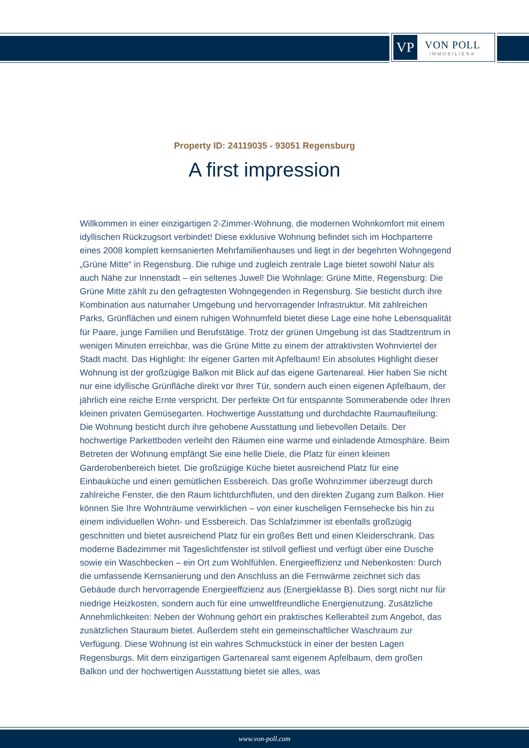VP
VON POLL
IMMOBILIEN®
Property ID: 24119035 - 93051 Regensburg
A first impression
Willkommen in einer einzigartigen 2-Zimmer-Wohnung, die modernen Wohnkomfort mit einem idyllischen Rückzugsort verbindet! Diese exklusive Wohnung befindet sich im Hochparterre eines 2008 komplett kernsanierten Mehrfamilienhauses und liegt in der begehrten Wohngegend „Grüne Mitte“ in Regensburg. Die ruhige und zugleich zentrale Lage bietet sowohl Natur als auch Nähe zur Innenstadt – ein seltenes Juwel! Die Wohnlage: Grüne Mitte, Regensburg: Die Grüne Mitte zählt zu den gefragtesten Wohngegenden in Regensburg. Sie besticht durch ihre Kombination aus naturnaher Umgebung und hervorragender Infrastruktur. Mit zahlreichen Parks, Grünflächen und einem ruhigen Wohnumfeld bietet diese Lage eine hohe Lebensqualität für Paare, junge Familien und Berufstätige. Trotz der grünen Umgebung ist das Stadtzentrum in wenigen Minuten erreichbar, was die Grüne Mitte zu einem der attraktivsten Wohnviertel der Stadt macht. Das Highlight: Ihr eigener Garten mit Apfelbaum! Ein absolutes Highlight dieser Wohnung ist der großzügige Balkon mit Blick auf das eigene Gartenareal. Hier haben Sie nicht nur eine idyllische Grünfläche direkt vor Ihrer Tür, sondern auch einen eigenen Apfelbaum, der jährlich eine reiche Ernte verspricht. Der perfekte Ort für entspannte Sommerabende oder Ihren kleinen privaten Gemüsegarten. Hochwertige Ausstattung und durchdachte Raumaufteilung: Die Wohnung besticht durch ihre gehobene Ausstattung und liebevollen Details. Der hochwertige Parkettboden verleiht den Räumen eine warme und einladende Atmosphäre. Beim Betreten der Wohnung empfängt Sie eine helle Diele, die Platz für einen kleinen Garderobenbereich bietet. Die großzügige Küche bietet ausreichend Platz für eine Einbauküche und einen gemütlichen Essbereich. Das große Wohnzimmer überzeugt durch zahlreiche Fenster, die den Raum lichtdurchfluten, und den direkten Zugang zum Balkon. Hier können Sie Ihre Wohnträume verwirklichen – von einer kuscheligen Fernsehecke bis hin zu einem individuellen Wohn- und Essbereich. Das Schlafzimmer ist ebenfalls großzügig geschnitten und bietet ausreichend Platz für ein großes Bett und einen Kleiderschrank. Das moderne Badezimmer mit Tageslichtfenster ist stilvoll gefliest und verfügt über eine Dusche sowie ein Waschbecken – ein Ort zum Wohlfühlen. Energieeffizienz und Nebenkosten: Durch die umfassende Kernsanierung und den Anschluss an die Fernwärme zeichnet sich das Gebäude durch hervorragende Energieeffizienz aus (Energieklasse B). Dies sorgt nicht nur für niedrige Heizkosten, sondern auch für eine umweltfreundliche Energienutzung. Zusätzliche Annehmlichkeiten: Neben der Wohnung gehört ein praktisches Kellerabteil zum Angebot, das zusätzlichen Stauraum bietet. Außerdem steht ein gemeinschaftlicher Waschraum zur Verfügung. Diese Wohnung ist ein wahres Schmuckstück in einer der besten Lagen Regensburgs. Mit dem einzigartigen Gartenareal samt eigenem Apfelbaum, dem großen Balkon und der hochwertigen Ausstattung bietet sie alles, was
www.von-poll.com